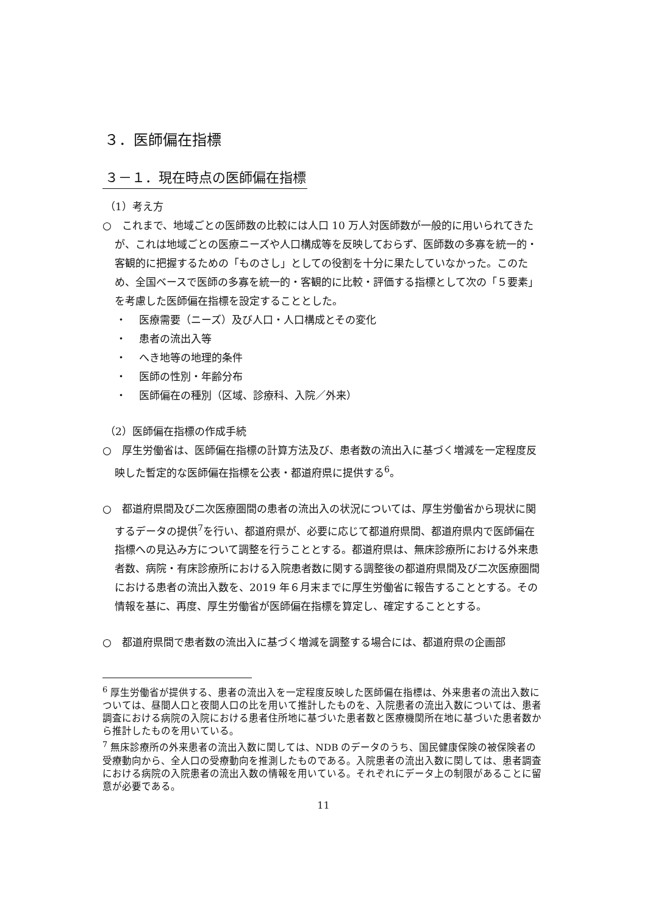３．医師偏在指標
３－１．現在時点の医師偏在指標
（1）考え方
○　これまで、地域ごとの医師数の比較には人口 10 万人対医師数が一般的に用いられてきたが、これは地域ごとの医療ニーズや人口構成等を反映しておらず、医師数の多寡を統一的・客観的に把握するための「ものさし」としての役割を十分に果たしていなかった。このため、全国ベースで医師の多寡を統一的・客観的に比較・評価する指標として次の「５要素」を考慮した医師偏在指標を設定することとした。
・ 医療需要（ニーズ）及び人口・人口構成とその変化
・ 患者の流出入等
・ へき地等の地理的条件
・ 医師の性別・年齢分布
・ 医師偏在の種別（区域、診療科、入院／外来）
（2）医師偏在指標の作成手続
○　厚生労働省は、医師偏在指標の計算方法及び、患者数の流出入に基づく増減を一定程度反映した暫定的な医師偏在指標を公表・都道府県に提供する<sup>6</sup>。
○　都道府県間及び二次医療圏間の患者の流出入の状況については、厚生労働省から現状に関するデータの提供<sup>7</sup>を行い、都道府県が、必要に応じて都道府県間、都道府県内で医師偏在指標への見込み方について調整を行うこととする。都道府県は、無床診療所における外来患者数、病院・有床診療所における入院患者数に関する調整後の都道府県間及び二次医療圏間における患者の流出入数を、2019 年６月末までに厚生労働省に報告することとする。その情報を基に、再度、厚生労働省が医師偏在指標を算定し、確定することとする。
○　都道府県間で患者数の流出入に基づく増減を調整する場合には、都道府県の企画部
<sup>6</sup> 厚生労働省が提供する、患者の流出入を一定程度反映した医師偏在指標は、外来患者の流出入数については、昼間人口と夜間人口の比を用いて推計したものを、入院患者の流出入数については、患者調査における病院の入院における患者住所地に基づいた患者数と医療機関所在地に基づいた患者数から推計したものを用いている。
<sup>7</sup> 無床診療所の外来患者の流出入数に関しては、NDB のデータのうち、国民健康保険の被保険者の受療動向から、全人口の受療動向を推測したものである。入院患者の流出入数に関しては、患者調査における病院の入院患者の流出入数の情報を用いている。それぞれにデータ上の制限があることに留意が必要である。
11